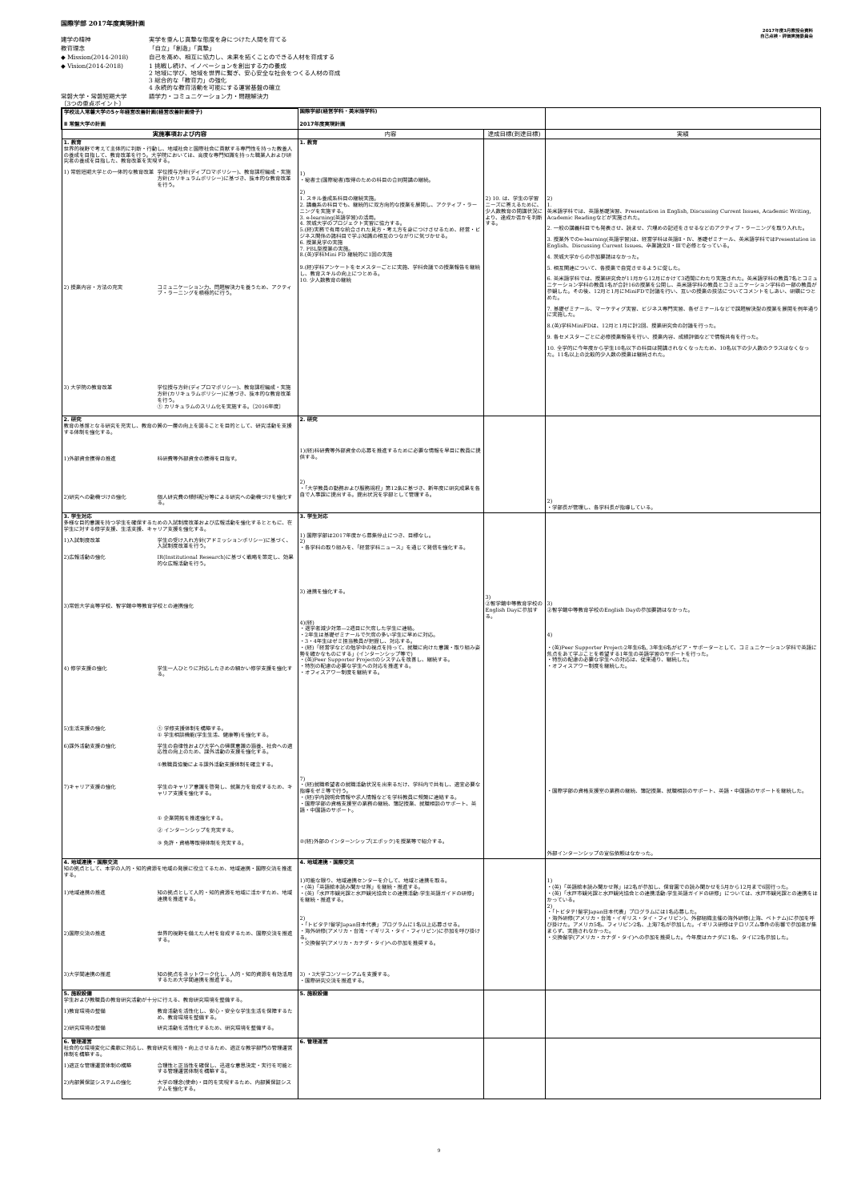国際学部 2017年度実現計画
2017年度3月教授会資料
自己点検・評価実施委員会
建学の精神
実学を重んじ真摯な態度を身につけた人間を育てる
教育理念
「自立」「創造」「真摯」
◆ Mission(2014-2018)
自己を高め、相互に協力し、未来を拓くことのできる人材を育成する
◆ Vision(2014-2018)
1 挑戦し続け、イノベーションを創出する力の養成
2 地域に学び、地域を世界に繋ぎ、安心安全な社会をつくる人材の育成
3 総合的な「教育力」の強化
4 永続的な教育活動を可能にする運営基盤の確立
常磐大学・常磐短期大学
〔3つの重点ポイント〕
語学力・コミュニケーション力・問題解決力
| 学校法人常磐大学の5ヶ年経営改善計画(経営改善計画骨子) Ⅱ 常盤大学の計画 | 国際学部(経営学科・英米語学科) 2017年度実現計画 | | |
| 実施事項および内容 | 内容 | 達成目標(到達目標) | 実績 |
| 1. 教育 世界的視野で考えて主体的に判断・行動し、地域社会と国際社会に貢献する専門性を持った教養人の養成を目指して、教育改革を行う。大学院においては、高度な専門知識を持った職業人および研究者の養成を目指した、教育改革を実現する。 1) 常磐短期大学との一体的な教育改革 学位授与方針(ディプロマポリシー)、教育課程編成・実施方針(カリキュラムポリシー)に基づき、抜本的な教育改革を行う。 2) 授業内容・方法の充実 コミュニケーション力、問題解決力を養うため、アクティブ・ラーニングを積極的に行う。 3) 大学院の教育改革 学位授与方針(ディプロマポリシー)、教育課程編成・実施方針(カリキュラムポリシー)に基づき、抜本的な教育改革を行う。 ① カリキュラムのスリム化を実施する。〔2016年度〕 | 1. 教育 1) ・秘書士(国際秘書)取得のための科目の合同開講の継続。 2) 1. スキル養成系科目の継続実施。 2. 講義系の科目でも、継続的に双方向的な授業を展開し、アクティブ・ラーニングを実施する。 3. e-learning(英語学習)の活用。 4. 茨城大学のプロジェクト実習に協力する。 5.(経)実務で有用な統合された見方・考え方を身につけさせるため、経営・ビジネス関係の諸科目で学ぶ知識の相互のつながりに気づかせる。 6. 授業見学の実施 7. PBL型授業の実施。 8.(英)学科Mini FD 継続的に1回の実施 9.(経)学科アンケートをセメスターごとに実施、学科会議での授業報告を継続し、教育スキルの向上につとめる。 10. 少人数教育の継続 | 2) 10. は、学生の学習ニーズに答えるために、少人数教育の開講状況により、達成か否かを判断する。 | 2) 1. 英米語学科では、英語基礎演習、Presentation in English, Discussing Current Issues, Academic Writing, Academic Readingなどが実施された。 2. 一般の講義科目でも発表させ、読ませ、穴埋めの記述をさせるなどのアクティブ・ラーニングを取り入れた。 3. 授業外でのe-learning(英語学習)は、経営学科は英語Ⅱ・Ⅳ、基礎ゼミナール、英米語学科ではPresentation in English、Discussing Current Issues、卒業論文Ⅱ・Ⅲで必修となっている。 4. 茨城大学からの参加要請はなかった。 5. 相互関連について、各授業で自覚させるように促した。 6. 英米語学科では、授業研究会が11月から12月にかけて3週間にわたり実施された。英米語学科の教員7名とコミュニケーション学科の教員1名が合計16の授業を公開し、英米語学科の教員とコミュニケーション学科の一部の教員が参観した。その後、12月と1月にMiniFDで討議を行い、互いの授業の技法についてコメントをしあい、研鑽につとめた。 7. 基礎ゼミナール、マーケティグ実習、ビジネス専門実習、各ゼミナールなどで課題解決型の授業を展開を例年通りに実施した。 8.(英)学科MiniFDは、12月と1月に計2回、授業研究会の討議を行った。 9. 各セメスターごとに必修授業報告を行い、授業内容、成績評価などで情報共有を行った。 10. 全学的に今年度から学生10名以下の科目は開講されなくなったため、10名以下の少人数のクラスはなくなった。11名以上の比較的少人数の授業は継続された。 |
| 2. 研究 教育の基盤となる研究を充実し、教育の質の一層の向上を図ることを目的として、研究活動を支援する体制を強化する。 1)外部資金獲得の推進 科研費等外部資金の獲得を目指す。 2)研究への動機づけの強化 個人研究費の傾斜配分等による研究への動機づけを強化する。 | 2. 研究 1)(経)科研費等外部資金の応募を推進するために必要な情報を早目に教員に提供する。 2) ・「大学教員の勤務および服務規程」第12条に基づき、新年度に研究成果を各自で人事課に提出する。提出状況を学部として管理する。 | | 2) ・学部長が管理し、各学科長が指導している。 |
| 3. 学生対応 多様な目的意識を持つ学生を確保するための入試制度改革および広報活動を強化するとともに、在学生に対する修学支援、生活支援、キャリア支援を強化する。 1)入試制度改革 学生の受け入れ方針(アドミッションポリシー)に基づく、入試制度改革を行う。 2)広報活動の強化 IR(Institutional Research)に基づく戦略を策定し、効果的な広報活動を行う。 3)常磐大学高等学校、智学館中等教育学校との連携強化 4) 修学支援の強化 学生一人ひとりに対応したきめの細かい修学支援を強化する。 5)生活支援の強化 ① 学修支援体制を構築する。 ① 学生相談機能(学生生活、健康等)を強化する。 6)課外活動支援の強化 学生の自律性および大学への帰属意識の涵養、社会への適応性の向上のため、課外活動の支援を強化する。 ①教職員協働による課外活動支援体制を確立する。 7)キャリア支援の強化 学生のキャリア意識を啓発し、就業力を育成するため、キャリア支援を強化する。 ① 企業開拓を推進強化する。 ② インターンシップを充実する。 ③ 免許・資格等取得体制を充実する。 | 3. 学生対応 1) 国際学部は2017年度から募集停止につき、目標なし。 2) ・各学科の取り組みを、「経営学科ニュース」を通じて発信を強化する。 3) 連携を強化する。 4)(経) ・退学者減少対策—2週目に欠席した学生に連絡。 ・2年生は基礎ゼミナールで欠席の多い学生に早めに対応。 ・3・4年生はゼミ担当教員が把握し、対応する。 ・(経)「経営学などの勉学中の視点を持って、就職に向けた意識・取り組み姿勢を確かなものにする」(インターンシップ等で) ・(英)Peer Supporter Projectのシステムを改善し、継続する。 ・特別の配慮の必要な学生への対応を推進する。 ・オフィスアワー制度を継続する。 7) ・(経)就職希望者の就職活動状況を出来るだけ、学科内で共有し、適宜必要な指導をゼミ等で行う。 ・(経)学内説明会情報や求人情報などを学科教員に頻繁に連絡する。 ・国際学部の資格支援室の業務の継続、簿記授業、就職相談のサポート、英語・中国語のサポート。 ②(経)外部のインターンシップ(エポック)を授業等で紹介する。 | 3) ②智学館中等教育学校のEnglish Dayに参加する。 | 3) ②智学館中等教育学校のEnglish Dayの参加要請はなかった。 4) ・(英)Peer Supporter Project:2年生6名, 3年生6名がピア・サポーターとして、コミュニケーション学科で英語に焦点をあて学ぶことを希望する1年生の英語学習のサポートを行った。 ・特別の配慮の必要な学生への対応は、従来通り、継続した。 ・オフィスアワー制度を継続した。 ・国際学部の資格支援室の業務の継続、簿記授業、就職相談のサポート、英語・中国語のサポートを継続した。 外部インターンシップの宣伝依頼はなかった。 |
| 4. 地域連携・国際交流 知の拠点として、本学の人的・知的資源を地域の発展に役立てるため、地域連携・国際交流を推進する。 1)地域連携の推進 知の拠点として人的・知的資源を地域に活かすため、地域連携を推進する。 2)国際交流の推進 世界的視野を備えた人材を育成するため、国際交流を推進する。 3)大学間連携の推進 知の拠点をネットワーク化し、人的・知的資源を有効活用するため大学間連携を推進する。 | 4. 地域連携・国際交流 1)可能な限り、地域連携センターを介して、地域と連携を取る。 ・(英)「英語絵本読み聞かせ隊」を継続・推進する。 ・(英)「水戸市観光課と水戸観光協会との連携活動:学生英語ガイドの研修」を継続・推進する。 2) ・「トビタテ!留学Japan日本代表」プログラムに1名以上応募させる。 ・海外研修(アメリカ・台湾・イギリス・タイ・フィリピン)に参加を呼び掛ける。 ・交換留学(アメリカ・カナダ・タイ)への参加を推奨する。 3) ・3大学コンソーシアムを支援する。 ・国際研究交流を推進する。 | | 1) ・(英)「英語絵本読み聞かせ隊」は2名が参加し、保育園での読み聞かせを5月から12月まで6回行った。 ・(英)「水戸市観光課と水戸観光協会との連携活動:学生英語ガイドの研修」については、水戸市観光課との連携をはかっている。 2) ・「トビタテ!留学Japan日本代表」プログラムには1名応募した。 ・海外研修(アメリカ・台湾・イギリス・タイ・フィリピン)、外部組織主催の海外研修(上海、ベトナム)に参加を呼び掛けた。アメリカ5名、フィリピン2名、上海7名が参加した。イギリス研修はテロリズム事件の影響で参加者が集まらず、実施されなかった。 ・交換留学(アメリカ・カナダ・タイ)への参加を推奨した。今年度はカナダに1名、タイに2名参加した。 |
| 5. 施設設備 学生および教職員の教育研究活動が十分に行える、教育研究環境を整備する。 1)教育環境の整備 教育活動を活性化し、安心・安全な学生生活を保障するため、教育環境を整備する。 2)研究環境の整備 研究活動を活性化するため、研究環境を整備する。 | 5. 施設設備 | | |
| 6. 管理運営 社会的な環境変化に柔軟に対応し、教育研究を維持・向上させるため、適正な教学部門の管理運営体制を構築する。 1)適正な管理運営体制の構築 合理性と正当性を確保し、迅速な意思決定・実行を可能とする管理運営体制を構築する。 2)内部質保証システムの強化 大学の理念(使命)・目的を実現するため、内部質保証システムを強化する。 | 6. 管理運営 | | |
9